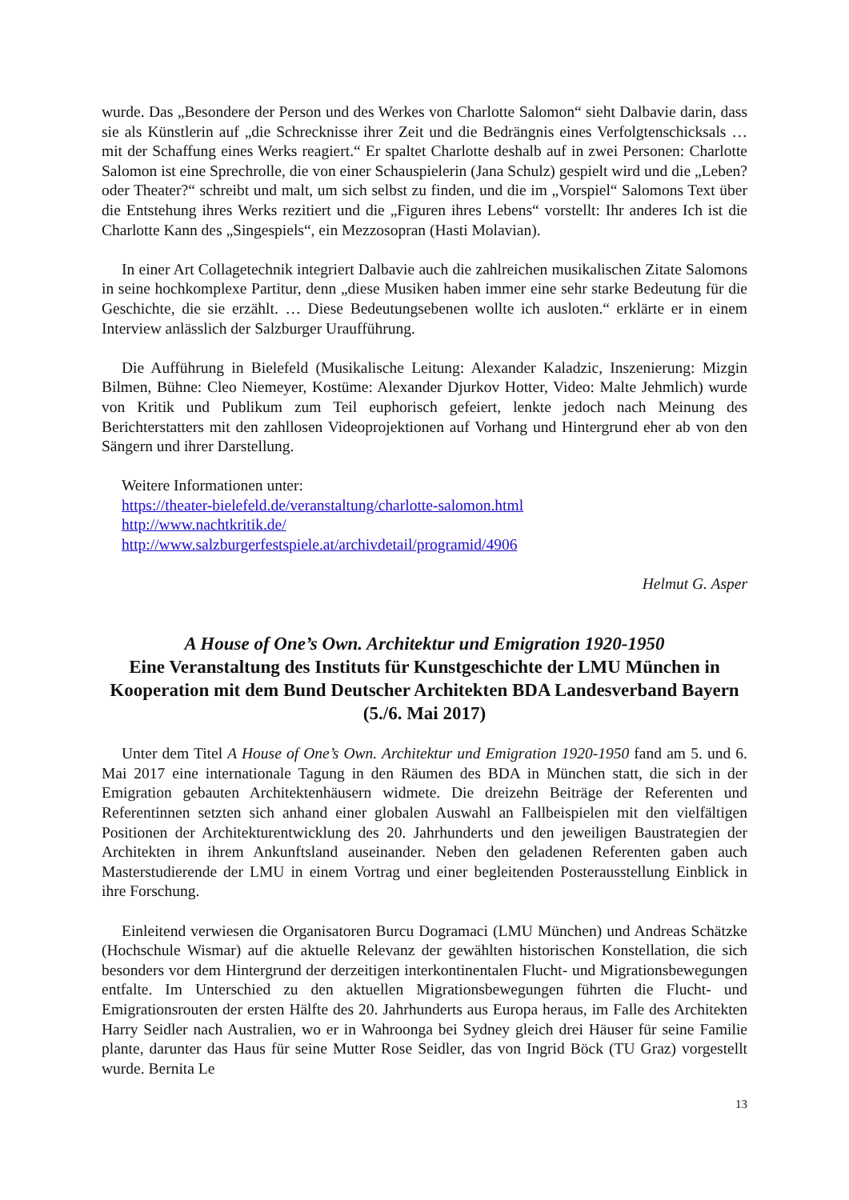wurde. Das „Besondere der Person und des Werkes von Charlotte Salomon“ sieht Dalbavie darin, dass sie als Künstlerin auf „die Schrecknisse ihrer Zeit und die Bedrängnis eines Verfolgtenschicksals … mit der Schaffung eines Werks reagiert.“ Er spaltet Charlotte deshalb auf in zwei Personen: Charlotte Salomon ist eine Sprechrolle, die von einer Schauspielerin (Jana Schulz) gespielt wird und die „Leben? oder Theater?“ schreibt und malt, um sich selbst zu finden, und die im „Vorspiel“ Salomons Text über die Entstehung ihres Werks rezitiert und die „Figuren ihres Lebens“ vorstellt: Ihr anderes Ich ist die Charlotte Kann des „Singespiels“, ein Mezzosopran (Hasti Molavian).
In einer Art Collagetechnik integriert Dalbavie auch die zahlreichen musikalischen Zitate Salomons in seine hochkomplexe Partitur, denn „diese Musiken haben immer eine sehr starke Bedeutung für die Geschichte, die sie erzählt. … Diese Bedeutungsebenen wollte ich ausloten.“ erklärte er in einem Interview anlässlich der Salzburger Uraufführung.
Die Aufführung in Bielefeld (Musikalische Leitung: Alexander Kaladzic, Inszenierung: Mizgin Bilmen, Bühne: Cleo Niemeyer, Kostüme: Alexander Djurkov Hotter, Video: Malte Jehmlich) wurde von Kritik und Publikum zum Teil euphorisch gefeiert, lenkte jedoch nach Meinung des Berichterstatters mit den zahllosen Videoprojektionen auf Vorhang und Hintergrund eher ab von den Sängern und ihrer Darstellung.
Weitere Informationen unter:
https://theater-bielefeld.de/veranstaltung/charlotte-salomon.html
http://www.nachtkritik.de/
http://www.salzburgerfestspiele.at/archivdetail/programid/4906
Helmut G. Asper
A House of One’s Own. Architektur und Emigration 1920-1950
Eine Veranstaltung des Instituts für Kunstgeschichte der LMU München in Kooperation mit dem Bund Deutscher Architekten BDA Landesverband Bayern (5./6. Mai 2017)
Unter dem Titel A House of One’s Own. Architektur und Emigration 1920-1950 fand am 5. und 6. Mai 2017 eine internationale Tagung in den Räumen des BDA in München statt, die sich in der Emigration gebauten Architektenhäusern widmete. Die dreizehn Beiträge der Referenten und Referentinnen setzten sich anhand einer globalen Auswahl an Fallbeispielen mit den vielfältigen Positionen der Architekturentwicklung des 20. Jahrhunderts und den jeweiligen Baustrategien der Architekten in ihrem Ankunftsland auseinander. Neben den geladenen Referenten gaben auch Masterstudierende der LMU in einem Vortrag und einer begleitenden Posterausstellung Einblick in ihre Forschung.
Einleitend verwiesen die Organisatoren Burcu Dogramaci (LMU München) und Andreas Schätzke (Hochschule Wismar) auf die aktuelle Relevanz der gewählten historischen Konstellation, die sich besonders vor dem Hintergrund der derzeitigen interkontinentalen Flucht- und Migrationsbewegungen entfalte. Im Unterschied zu den aktuellen Migrationsbewegungen führten die Flucht- und Emigrationsrouten der ersten Hälfte des 20. Jahrhunderts aus Europa heraus, im Falle des Architekten Harry Seidler nach Australien, wo er in Wahroonga bei Sydney gleich drei Häuser für seine Familie plante, darunter das Haus für seine Mutter Rose Seidler, das von Ingrid Böck (TU Graz) vorgestellt wurde. Bernita Le
13